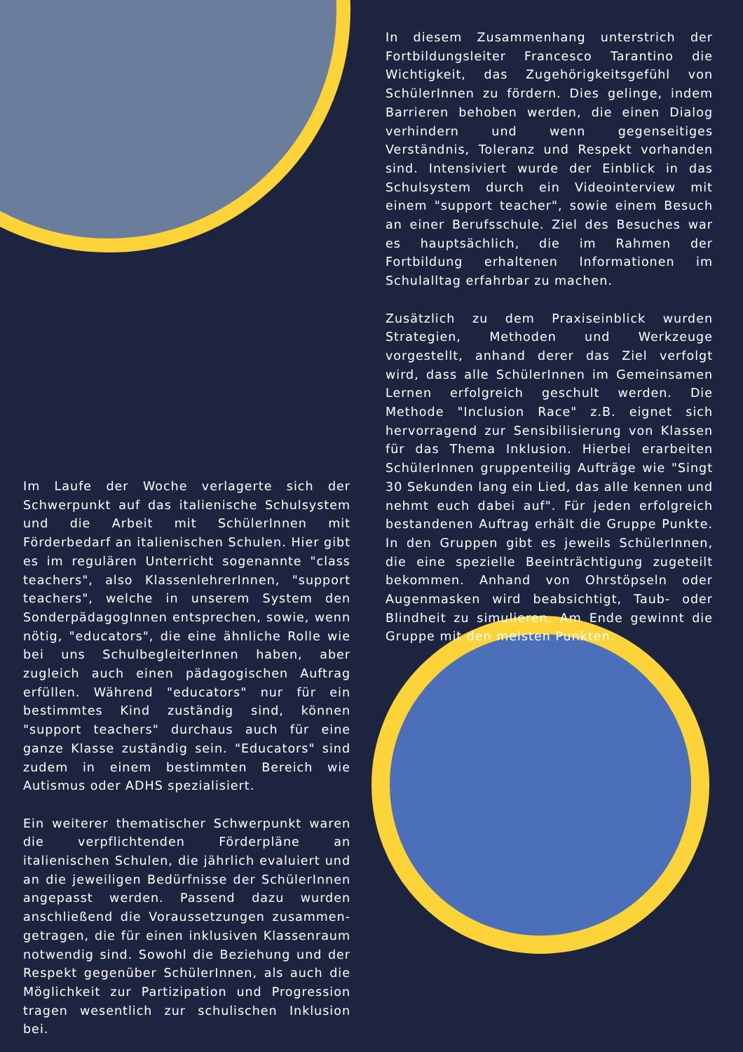In diesem Zusammenhang unterstrich der Fortbildungsleiter Francesco Tarantino die Wichtigkeit, das Zugehörigkeitsgefühl von SchülerInnen zu fördern. Dies gelinge, indem Barrieren behoben werden, die einen Dialog verhindern und wenn gegenseitiges Verständnis, Toleranz und Respekt vorhanden sind. Intensiviert wurde der Einblick in das Schulsystem durch ein Videointerview mit einem "support teacher", sowie einem Besuch an einer Berufsschule. Ziel des Besuches war es hauptsächlich, die im Rahmen der Fortbildung erhaltenen Informationen im Schulalltag erfahrbar zu machen.
Zusätzlich zu dem Praxiseinblick wurden Strategien, Methoden und Werkzeuge vorgestellt, anhand derer das Ziel verfolgt wird, dass alle SchülerInnen im Gemeinsamen Lernen erfolgreich geschult werden. Die Methode "Inclusion Race" z.B. eignet sich hervorragend zur Sensibilisierung von Klassen für das Thema Inklusion. Hierbei erarbeiten SchülerInnen gruppenteilig Aufträge wie "Singt 30 Sekunden lang ein Lied, das alle kennen und nehmt euch dabei auf". Für jeden erfolgreich bestandenen Auftrag erhält die Gruppe Punkte. In den Gruppen gibt es jeweils SchülerInnen, die eine spezielle Beeinträchtigung zugeteilt bekommen. Anhand von Ohrstöpseln oder Augenmasken wird beabsichtigt, Taub- oder Blindheit zu simulieren. Am Ende gewinnt die Gruppe mit den meisten Punkten.
Im Laufe der Woche verlagerte sich der Schwerpunkt auf das italienische Schulsystem und die Arbeit mit SchülerInnen mit Förderbedarf an italienischen Schulen. Hier gibt es im regulären Unterricht sogenannte "class teachers", also KlassenlehrerInnen, "support teachers", welche in unserem System den SonderpädagogInnen entsprechen, sowie, wenn nötig, "educators", die eine ähnliche Rolle wie bei uns SchulbegleiterInnen haben, aber zugleich auch einen pädagogischen Auftrag erfüllen. Während "educators" nur für ein bestimmtes Kind zuständig sind, können "support teachers" durchaus auch für eine ganze Klasse zuständig sein. "Educators" sind zudem in einem bestimmten Bereich wie Autismus oder ADHS spezialisiert.
Ein weiterer thematischer Schwerpunkt waren die verpflichtenden Förderpläne an italienischen Schulen, die jährlich evaluiert und an die jeweiligen Bedürfnisse der SchülerInnen angepasst werden. Passend dazu wurden anschließend die Voraussetzungen zusammen-getragen, die für einen inklusiven Klassenraum notwendig sind. Sowohl die Beziehung und der Respekt gegenüber SchülerInnen, als auch die Möglichkeit zur Partizipation und Progression tragen wesentlich zur schulischen Inklusion bei.